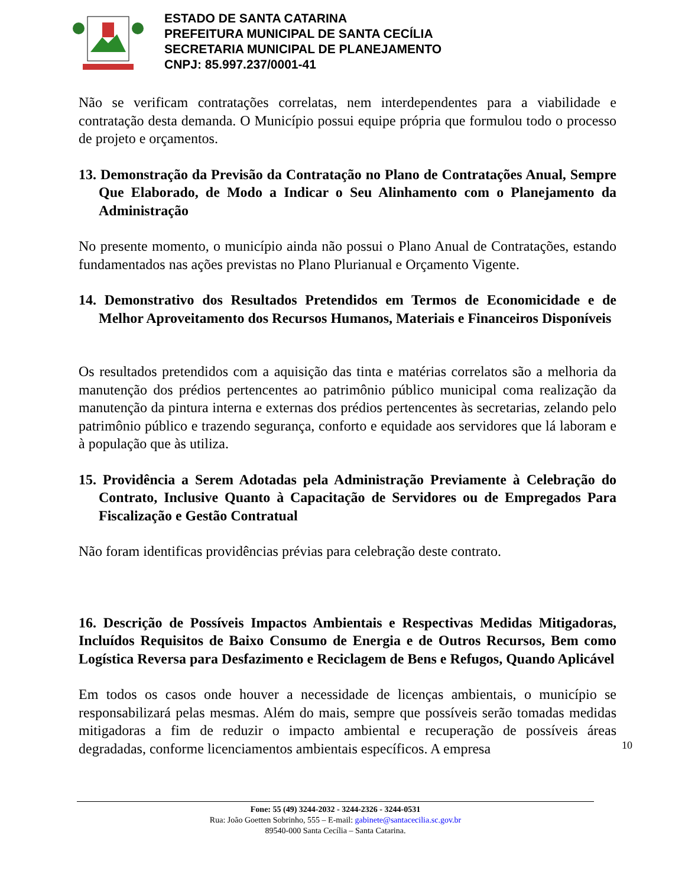ESTADO DE SANTA CATARINA
PREFEITURA MUNICIPAL DE SANTA CECÍLIA
SECRETARIA MUNICIPAL DE PLANEJAMENTO
CNPJ: 85.997.237/0001-41
Não se verificam contratações correlatas, nem interdependentes para a viabilidade e contratação desta demanda. O Município possui equipe própria que formulou todo o processo de projeto e orçamentos.
13. Demonstração da Previsão da Contratação no Plano de Contratações Anual, Sempre Que Elaborado, de Modo a Indicar o Seu Alinhamento com o Planejamento da Administração
No presente momento, o município ainda não possui o Plano Anual de Contratações, estando fundamentados nas ações previstas no Plano Plurianual e Orçamento Vigente.
14. Demonstrativo dos Resultados Pretendidos em Termos de Economicidade e de Melhor Aproveitamento dos Recursos Humanos, Materiais e Financeiros Disponíveis
Os resultados pretendidos com a aquisição das tinta e matérias correlatos são a melhoria da manutenção dos prédios pertencentes ao patrimônio público municipal coma realização da manutenção da pintura interna e externas dos prédios pertencentes às secretarias, zelando pelo patrimônio público e trazendo segurança, conforto e equidade aos servidores que lá laboram e à população que às utiliza.
15. Providência a Serem Adotadas pela Administração Previamente à Celebração do Contrato, Inclusive Quanto à Capacitação de Servidores ou de Empregados Para Fiscalização e Gestão Contratual
Não foram identificas providências prévias para celebração deste contrato.
16. Descrição de Possíveis Impactos Ambientais e Respectivas Medidas Mitigadoras, Incluídos Requisitos de Baixo Consumo de Energia e de Outros Recursos, Bem como Logística Reversa para Desfazimento e Reciclagem de Bens e Refugos, Quando Aplicável
Em todos os casos onde houver a necessidade de licenças ambientais, o município se responsabilizará pelas mesmas. Além do mais, sempre que possíveis serão tomadas medidas mitigadoras a fim de reduzir o impacto ambiental e recuperação de possíveis áreas degradadas, conforme licenciamentos ambientais específicos. A empresa
10
Fone: 55 (49) 3244-2032 - 3244-2326 - 3244-0531
Rua: João Goetten Sobrinho, 555 – E-mail: gabinete@santacecilia.sc.gov.br
89540-000 Santa Cecília – Santa Catarina.